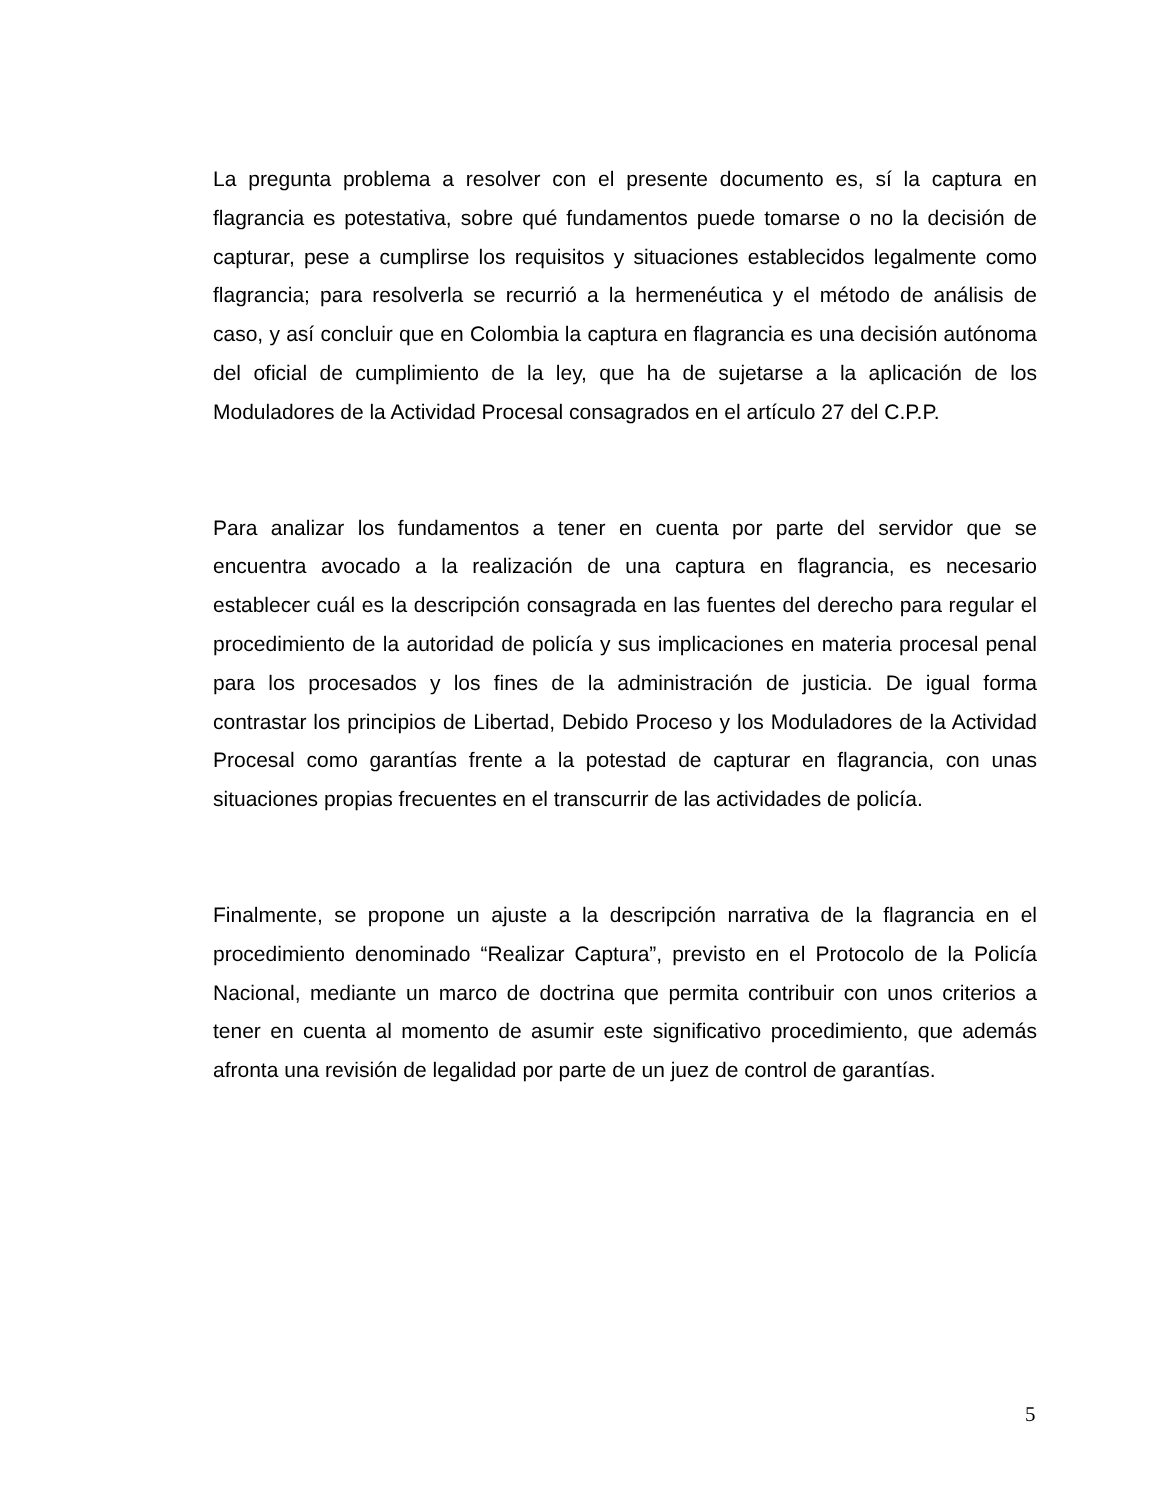La pregunta problema a resolver con el presente documento es, sí la captura en flagrancia es potestativa, sobre qué fundamentos puede tomarse o no la decisión de capturar, pese a cumplirse los requisitos y situaciones establecidos legalmente como flagrancia; para resolverla se recurrió a la hermenéutica y el método de análisis de caso, y así concluir que en Colombia la captura en flagrancia es una decisión autónoma del oficial de cumplimiento de la ley, que ha de sujetarse a la aplicación de los Moduladores de la Actividad Procesal consagrados en el artículo 27 del C.P.P.
Para analizar los fundamentos a tener en cuenta por parte del servidor que se encuentra avocado a la realización de una captura en flagrancia, es necesario establecer cuál es la descripción consagrada en las fuentes del derecho para regular el procedimiento de la autoridad de policía y sus implicaciones en materia procesal penal para los procesados y los fines de la administración de justicia. De igual forma contrastar los principios de Libertad, Debido Proceso y los Moduladores de la Actividad Procesal como garantías frente a la potestad de capturar en flagrancia, con unas situaciones propias frecuentes en el transcurrir de las actividades de policía.
Finalmente, se propone un ajuste a la descripción narrativa de la flagrancia en el procedimiento denominado “Realizar Captura”, previsto en el Protocolo de la Policía Nacional, mediante un marco de doctrina que permita contribuir con unos criterios a tener en cuenta al momento de asumir este significativo procedimiento, que además afronta una revisión de legalidad por parte de un juez de control de garantías.
5